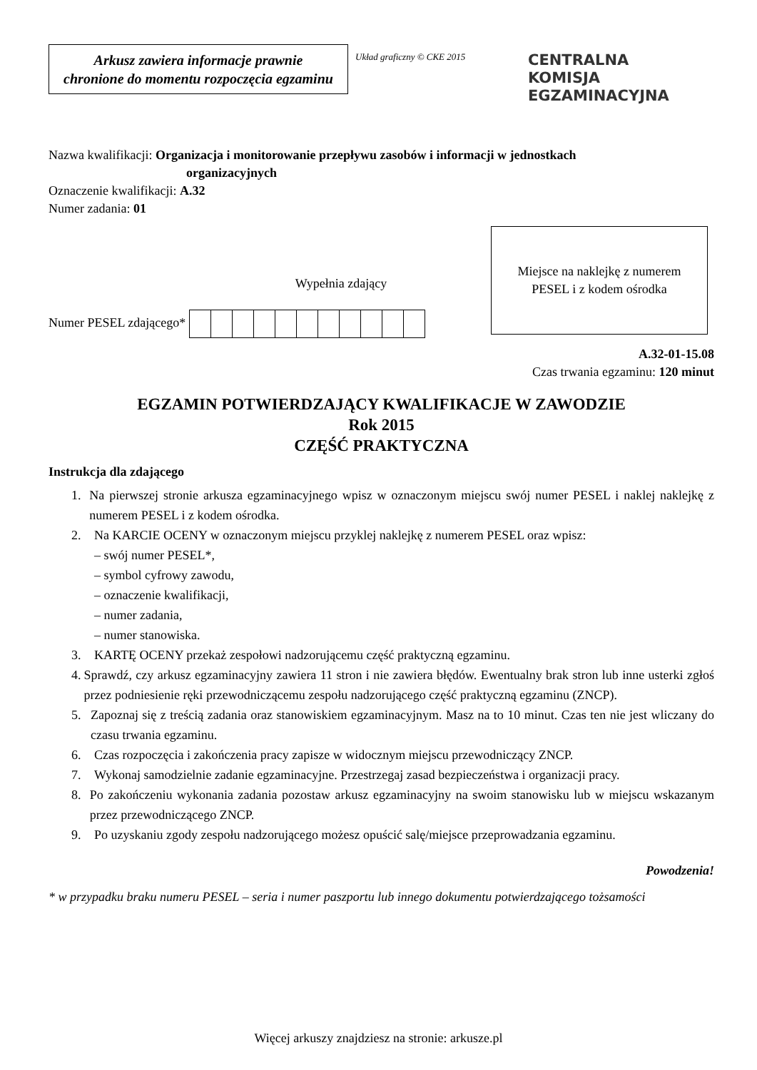Arkusz zawiera informacje prawnie
chronione do momentu rozpoczęcia egzaminu
Układ graficzny © CKE 2015
CENTRALNA
KOMISJA
EGZAMINACYJNA
Nazwa kwalifikacji: Organizacja i monitorowanie przepływu zasobów i informacji w jednostkach
organizacyjnych
Oznaczenie kwalifikacji: A.32
Numer zadania: 01
Wypełnia zdający
Numer PESEL zdającego*
Miejsce na naklejkę z numerem
PESEL i z kodem ośrodka
A.32-01-15.08
Czas trwania egzaminu: 120 minut
EGZAMIN POTWIERDZAJĄCY KWALIFIKACJE W ZAWODZIE
Rok 2015
CZĘŚĆ PRAKTYCZNA
Instrukcja dla zdającego
1. Na pierwszej stronie arkusza egzaminacyjnego wpisz w oznaczonym miejscu swój numer PESEL i naklej naklejkę z numerem PESEL i z kodem ośrodka.
2. Na KARCIE OCENY w oznaczonym miejscu przyklej naklejkę z numerem PESEL oraz wpisz:
– swój numer PESEL*,
– symbol cyfrowy zawodu,
– oznaczenie kwalifikacji,
– numer zadania,
– numer stanowiska.
3. KARTĘ OCENY przekaż zespołowi nadzorującemu część praktyczną egzaminu.
4. Sprawdź, czy arkusz egzaminacyjny zawiera 11 stron i nie zawiera błędów. Ewentualny brak stron lub inne usterki zgłoś przez podniesienie ręki przewodniczącemu zespołu nadzorującego część praktyczną egzaminu (ZNCP).
5. Zapoznaj się z treścią zadania oraz stanowiskiem egzaminacyjnym. Masz na to 10 minut. Czas ten nie jest wliczany do czasu trwania egzaminu.
6. Czas rozpoczęcia i zakończenia pracy zapisze w widocznym miejscu przewodniczący ZNCP.
7. Wykonaj samodzielnie zadanie egzaminacyjne. Przestrzegaj zasad bezpieczeństwa i organizacji pracy.
8. Po zakończeniu wykonania zadania pozostaw arkusz egzaminacyjny na swoim stanowisku lub w miejscu wskazanym przez przewodniczącego ZNCP.
9. Po uzyskaniu zgody zespołu nadzorującego możesz opuścić salę/miejsce przeprowadzania egzaminu.
Powodzenia!
* w przypadku braku numeru PESEL – seria i numer paszportu lub innego dokumentu potwierdzającego tożsamości
Więcej arkuszy znajdziesz na stronie: arkusze.pl